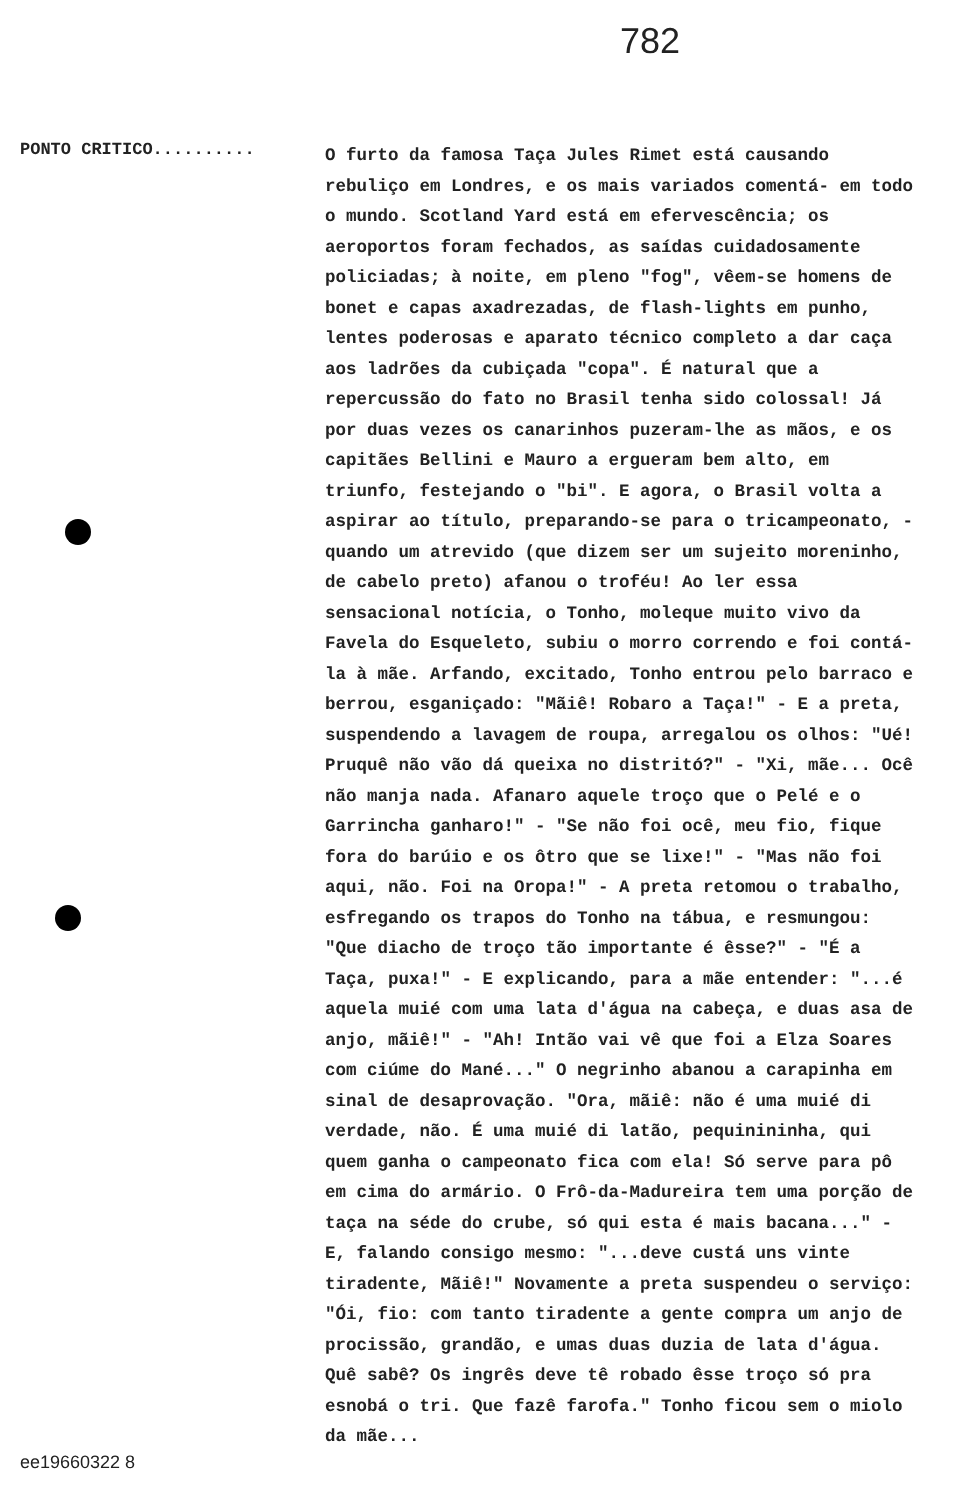782
PONTO CRITICO..........
O furto da famosa Taça Jules Rimet está causando rebuliço em Londres, e os mais variados comentá- em todo o mundo. Scotland Yard está em efervescência; os aeroportos foram fechados, as saídas cuidadosamente policiadas; à noite, em pleno "fog", vêem-se homens de bonet e capas axadrezadas, de flash-lights em punho, lentes poderosas e aparato técnico completo a dar caça aos ladrões da cubiçada "copa". É natural que a repercussão do fato no Brasil tenha sido colossal! Já por duas vezes os canarinhos puzeram-lhe as mãos, e os capitães Bellini e Mauro a ergueram bem alto, em triunfo, festejando o "bi". E agora, o Brasil volta a aspirar ao título, preparando-se para o tricampeonato, - quando um atrevido (que dizem ser um sujeito moreninho, de cabelo preto) afanou o troféu! Ao ler essa sensacional notícia, o Tonho, moleque muito vivo da Favela do Esqueleto, subiu o morro correndo e foi contá-la à mãe. Arfando, excitado, Tonho entrou pelo barraco e berrou, esganiçado: "Mãiê! Robaro a Taça!" - E a preta, suspendendo a lavagem de roupa, arregalou os olhos: "Ué! Pruquê não vão dá queixa no distritó?" - "Xi, mãe... Ocê não manja nada. Afanaro aquele troço que o Pelé e o Garrincha ganharo!" - "Se não foi ocê, meu fio, fique fora do barúio e os ôtro que se lixe!" - "Mas não foi aqui, não. Foi na Oropa!" - A preta retomou o trabalho, esfregando os trapos do Tonho na tábua, e resmungou: "Que diacho de troço tão importante é êsse?" - "É a Taça, puxa!" - E explicando, para a mãe entender: "...é aquela muié com uma lata d'água na cabeça, e duas asa de anjo, mãiê!" - "Ah! Intão vai vê que foi a Elza Soares com ciúme do Mané..." O negrinho abanou a carapinha em sinal de desaprovação. "Ora, mãiê: não é uma muié di verdade, não. É uma muié di latão, pequinininha, qui quem ganha o campeonato fica com ela! Só serve para pô em cima do armário. O Frô-da-Madureira tem uma porção de taça na séde do crube, só qui esta é mais bacana..." - E, falando consigo mesmo: "...deve custá uns vinte tiradente, Mãiê!" Novamente a preta suspendeu o serviço: "Ói, fio: com tanto tiradente a gente compra um anjo de procissão, grandão, e umas duas duzia de lata d'água. Quê sabê? Os ingrês deve tê robado êsse troço só pra esnobá o tri. Que fazê farofa." Tonho ficou sem o miolo da mãe...
ee19660322 8